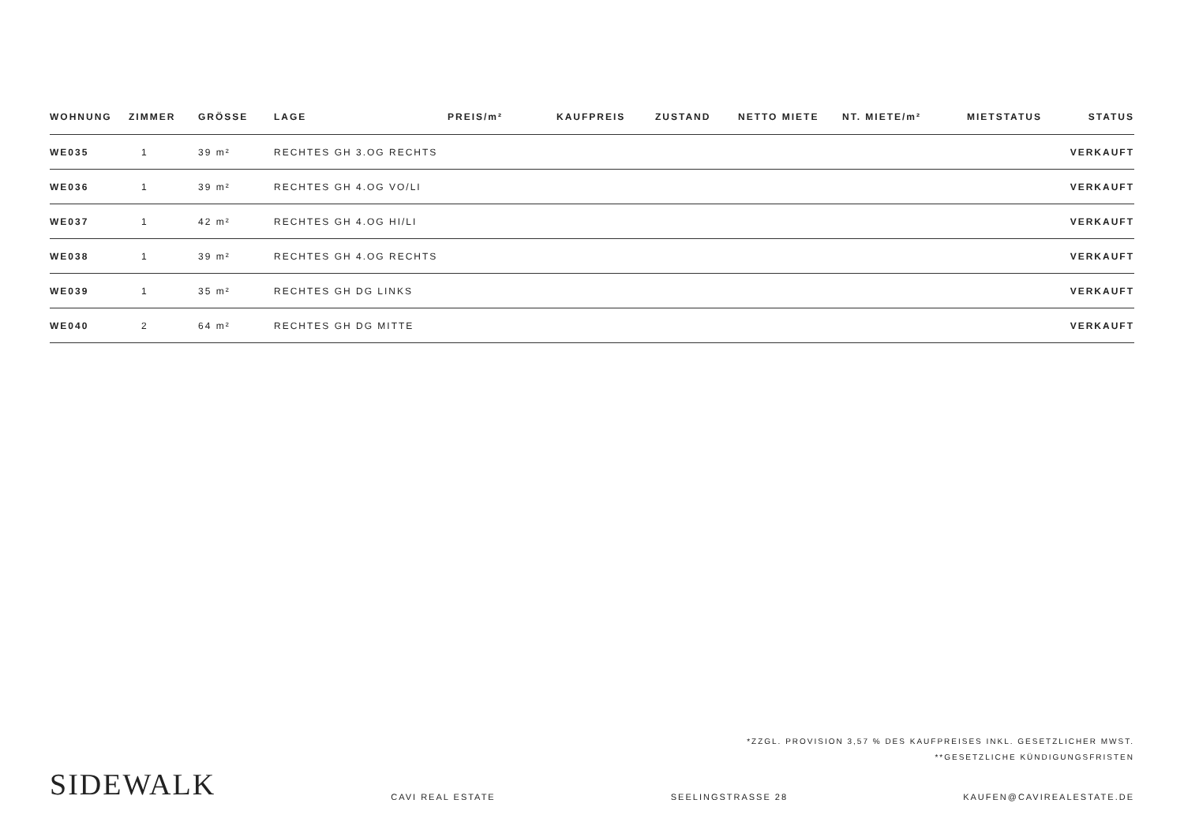| WOHNUNG | ZIMMER | GRÖSSE | LAGE | PREIS/m² | KAUFPREIS | ZUSTAND | NETTO MIETE | NT. MIETE/m² | MIETSTATUS | STATUS |
| --- | --- | --- | --- | --- | --- | --- | --- | --- | --- | --- |
| WE035 | 1 | 39 m² | RECHTES GH 3.OG RECHTS | | | | | | | VERKAUFT |
| WE036 | 1 | 39 m² | RECHTES GH 4.OG VO/LI | | | | | | | VERKAUFT |
| WE037 | 1 | 42 m² | RECHTES GH 4.OG HI/LI | | | | | | | VERKAUFT |
| WE038 | 1 | 39 m² | RECHTES GH 4.OG RECHTS | | | | | | | VERKAUFT |
| WE039 | 1 | 35 m² | RECHTES GH DG LINKS | | | | | | | VERKAUFT |
| WE040 | 2 | 64 m² | RECHTES GH DG MITTE | | | | | | | VERKAUFT |
*ZZGL. PROVISION 3,57 % DES KAUFPREISES INKL. GESETZLICHER MWST.
**GESETZLICHE KÜNDIGUNGSFRISTEN
SIDEWALK CAVI REAL ESTATE SEELINGSTRASSE 28 KAUFEN@CAVIREALESTATE.DE